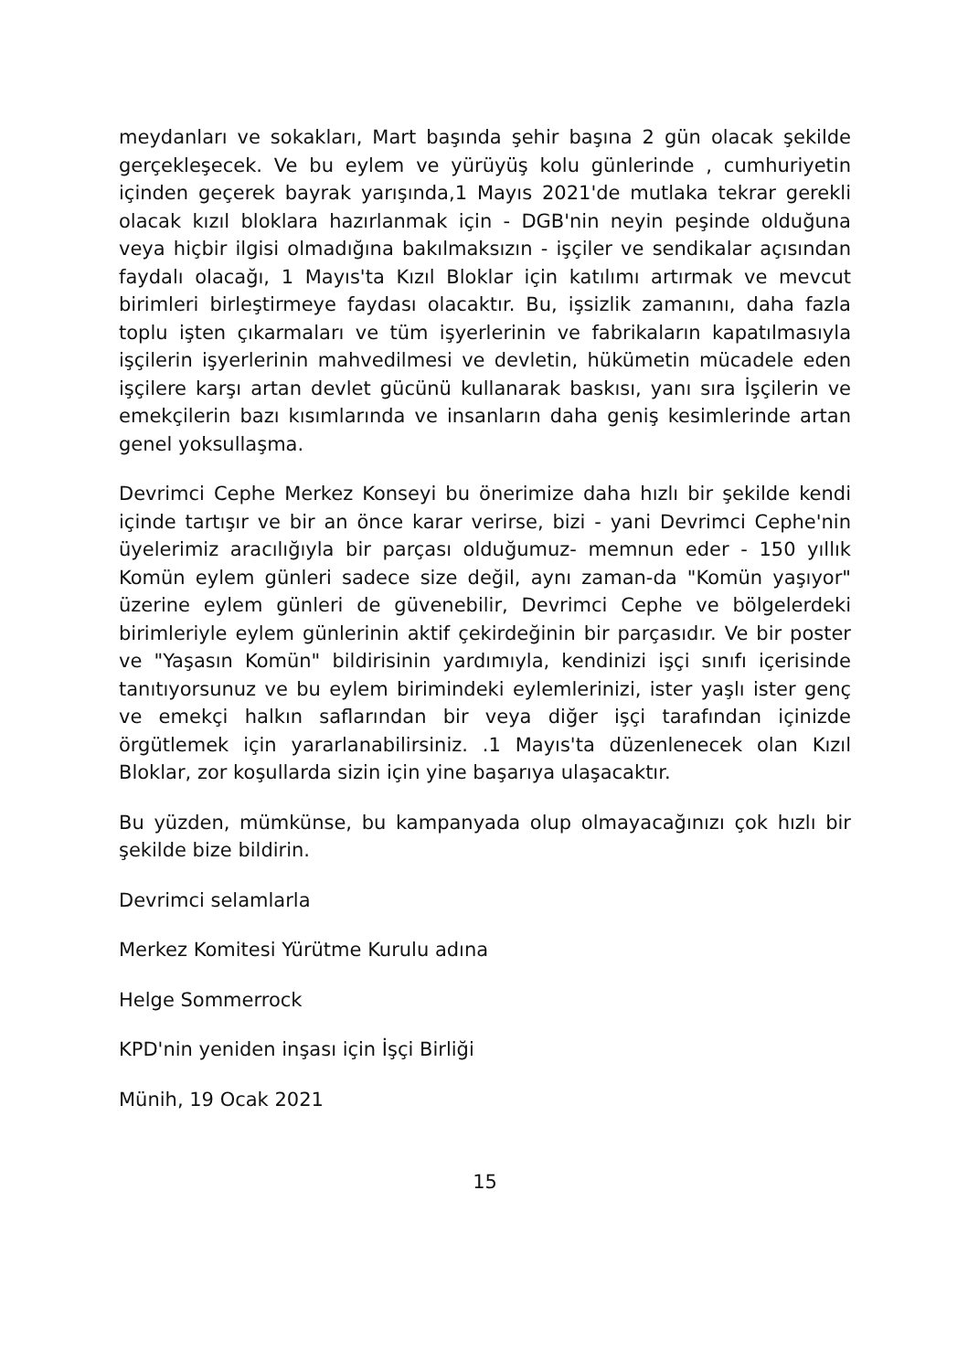meydanları ve sokakları, Mart başında şehir başına 2 gün olacak şekilde gerçekleşecek. Ve bu eylem ve yürüyüş kolu günlerinde , cumhuriyetin içinden geçerek bayrak yarışında,1 Mayıs 2021'de mutlaka tekrar gerekli olacak kızıl bloklara hazırlanmak için - DGB'nin neyin peşinde olduğuna veya hiçbir ilgisi olmadığına bakılmaksızın - işçiler ve sendikalar açısından faydalı olacağı, 1 Mayıs'ta Kızıl Bloklar için katılımı artırmak ve mevcut birimleri birleştirmeye faydası olacaktır. Bu, işsizlik zamanını, daha fazla toplu işten çıkarmaları ve tüm işyerlerinin ve fabrikaların kapatılmasıyla işçilerin işyerlerinin mahvedilmesi ve devletin, hükümetin mücadele eden işçilere karşı artan devlet gücünü kullanarak baskısı, yanı sıra İşçilerin ve emekçilerin bazı kısımlarında ve insanların daha geniş kesimlerinde artan genel yoksullaşma.
Devrimci Cephe Merkez Konseyi bu önerimize daha hızlı bir şekilde kendi içinde tartışır ve bir an önce karar verirse, bizi - yani Devrimci Cephe'nin üyelerimiz aracılığıyla bir parçası olduğumuz- memnun eder - 150 yıllık Komün eylem günleri sadece size değil, aynı zaman-da "Komün yaşıyor" üzerine eylem günleri de güvenebilir, Devrimci Cephe ve bölgelerdeki birimleriyle eylem günlerinin aktif çekirdeğinin bir parçasıdır. Ve bir poster ve "Yaşasın Komün" bildirisinin yardımıyla, kendinizi işçi sınıfı içerisinde tanıtıyorsunuz ve bu eylem birimindeki eylemlerinizi, ister yaşlı ister genç ve emekçi halkın saflarından bir veya diğer işçi tarafından içinizde örgütlemek için yararlanabilirsiniz. .1 Mayıs'ta düzenlenecek olan Kızıl Bloklar, zor koşullarda sizin için yine başarıya ulaşacaktır.
Bu yüzden, mümkünse, bu kampanyada olup olmayacağınızı çok hızlı bir şekilde bize bildirin.
Devrimci selamlarla
Merkez Komitesi Yürütme Kurulu adına
Helge Sommerrock
KPD'nin yeniden inşası için İşçi Birliği
Münih, 19 Ocak 2021
15